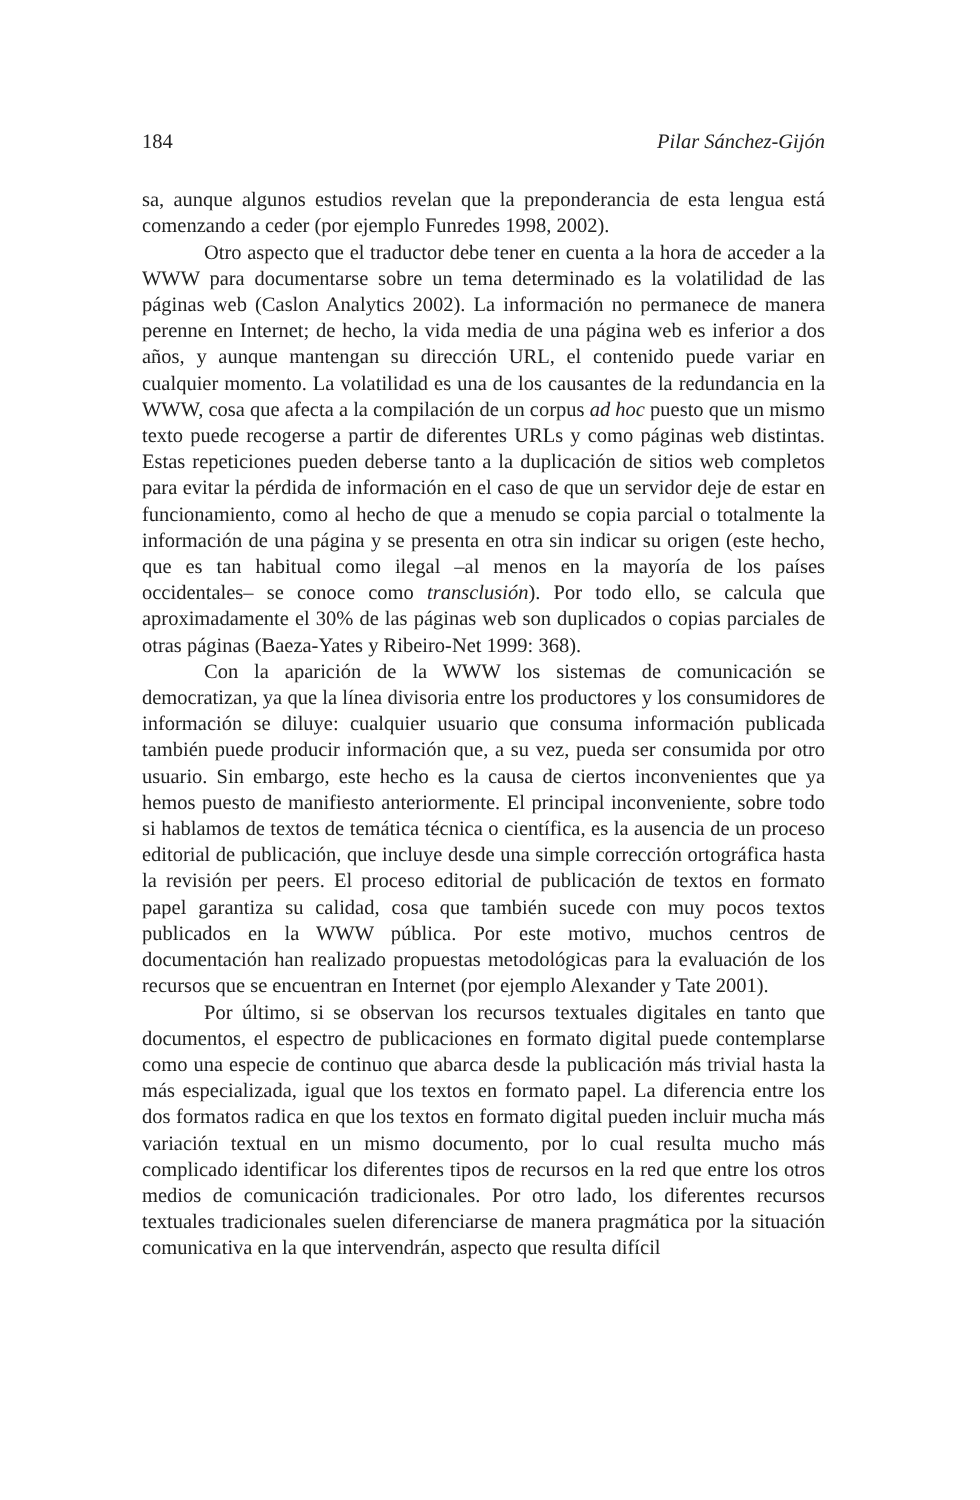184 Pilar Sánchez-Gijón
sa, aunque algunos estudios revelan que la preponderancia de esta lengua está comenzando a ceder (por ejemplo Funredes 1998, 2002).
Otro aspecto que el traductor debe tener en cuenta a la hora de acceder a la WWW para documentarse sobre un tema determinado es la volatilidad de las páginas web (Caslon Analytics 2002). La información no permanece de manera perenne en Internet; de hecho, la vida media de una página web es inferior a dos años, y aunque mantengan su dirección URL, el contenido puede variar en cualquier momento. La volatilidad es una de los causantes de la redundancia en la WWW, cosa que afecta a la compilación de un corpus ad hoc puesto que un mismo texto puede recogerse a partir de diferentes URLs y como páginas web distintas. Estas repeticiones pueden deberse tanto a la duplicación de sitios web completos para evitar la pérdida de información en el caso de que un servidor deje de estar en funcionamiento, como al hecho de que a menudo se copia parcial o totalmente la información de una página y se presenta en otra sin indicar su origen (este hecho, que es tan habitual como ilegal –al menos en la mayoría de los países occidentales– se conoce como transclusión). Por todo ello, se calcula que aproximadamente el 30% de las páginas web son duplicados o copias parciales de otras páginas (Baeza-Yates y Ribeiro-Net 1999: 368).
Con la aparición de la WWW los sistemas de comunicación se democratizan, ya que la línea divisoria entre los productores y los consumidores de información se diluye: cualquier usuario que consuma información publicada también puede producir información que, a su vez, pueda ser consumida por otro usuario. Sin embargo, este hecho es la causa de ciertos inconvenientes que ya hemos puesto de manifiesto anteriormente. El principal inconveniente, sobre todo si hablamos de textos de temática técnica o científica, es la ausencia de un proceso editorial de publicación, que incluye desde una simple corrección ortográfica hasta la revisión per peers. El proceso editorial de publicación de textos en formato papel garantiza su calidad, cosa que también sucede con muy pocos textos publicados en la WWW pública. Por este motivo, muchos centros de documentación han realizado propuestas metodológicas para la evaluación de los recursos que se encuentran en Internet (por ejemplo Alexander y Tate 2001).
Por último, si se observan los recursos textuales digitales en tanto que documentos, el espectro de publicaciones en formato digital puede contemplarse como una especie de continuo que abarca desde la publicación más trivial hasta la más especializada, igual que los textos en formato papel. La diferencia entre los dos formatos radica en que los textos en formato digital pueden incluir mucha más variación textual en un mismo documento, por lo cual resulta mucho más complicado identificar los diferentes tipos de recursos en la red que entre los otros medios de comunicación tradicionales. Por otro lado, los diferentes recursos textuales tradicionales suelen diferenciarse de manera pragmática por la situación comunicativa en la que intervendrán, aspecto que resulta difícil